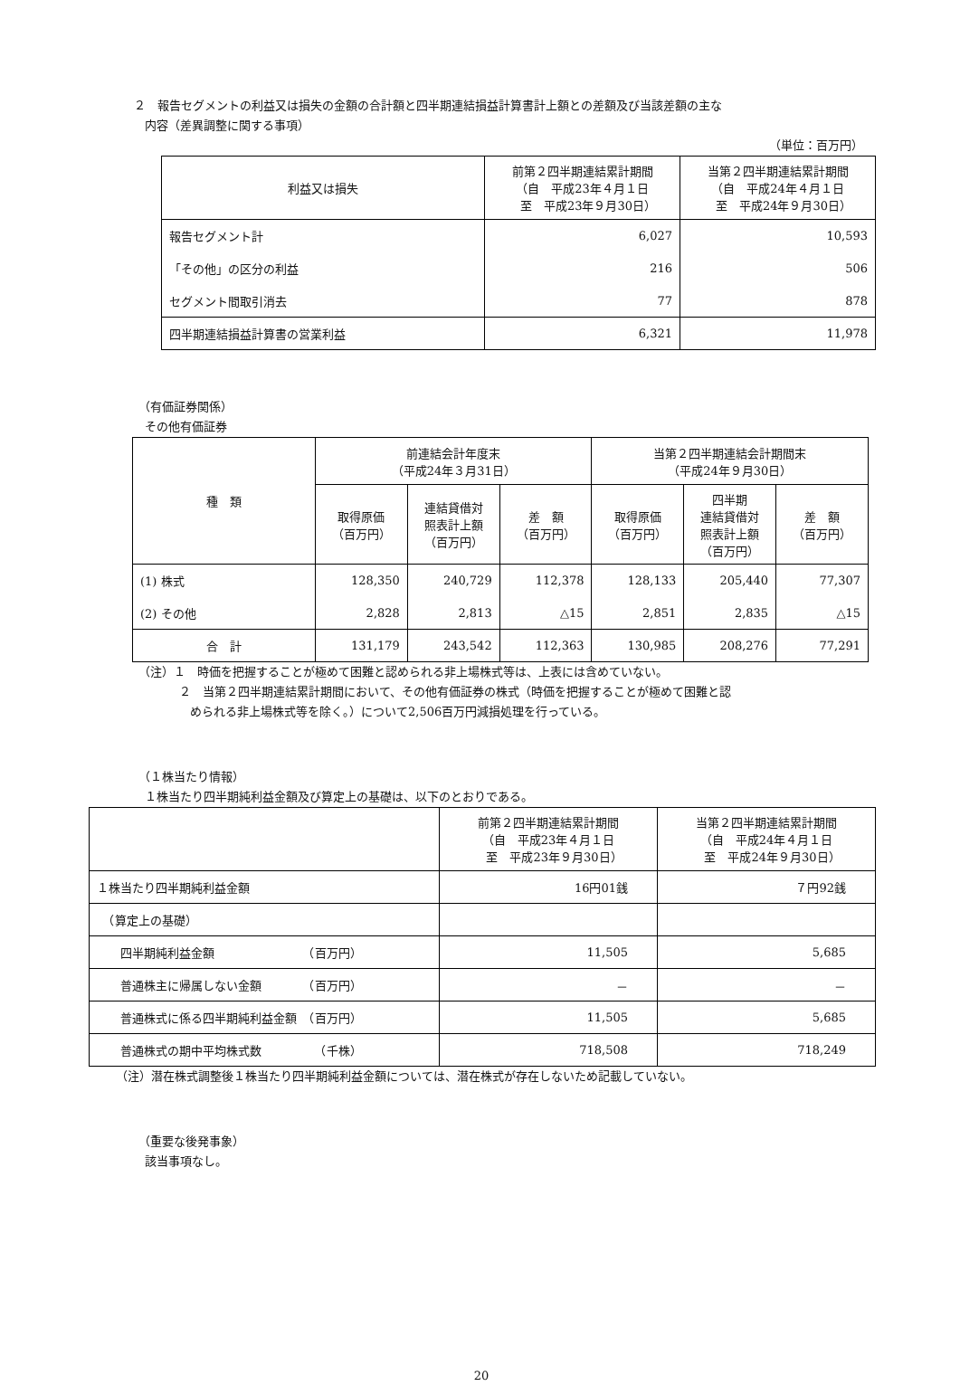２　報告セグメントの利益又は損失の金額の合計額と四半期連結損益計算書計上額との差額及び当該差額の主な
内容（差異調整に関する事項）
（単位：百万円）
| 利益又は損失 | 前第２四半期連結累計期間 （自 平成23年４月１日 至 平成23年９月30日） | 当第２四半期連結累計期間 （自 平成24年４月１日 至 平成24年９月30日） |
| --- | --- | --- |
| 報告セグメント計 | 6,027 | 10,593 |
| 「その他」の区分の利益 | 216 | 506 |
| セグメント間取引消去 | 77 | 878 |
| 四半期連結損益計算書の営業利益 | 6,321 | 11,978 |
（有価証券関係）
その他有価証券
| 種 類 | 前連結会計年度末 （平成24年３月31日） | | | 当第２四半期連結会計期間末 （平成24年９月30日） | | |
| --- | --- | --- | --- | --- | --- | --- |
| | 取得原価 （百万円） | 連結貸借対 照表計上額 （百万円） | 差 額 （百万円） | 取得原価 （百万円） | 四半期 連結貸借対 照表計上額 （百万円） | 差 額 （百万円） |
| (1) 株式 | 128,350 | 240,729 | 112,378 | 128,133 | 205,440 | 77,307 |
| (2) その他 | 2,828 | 2,813 | △15 | 2,851 | 2,835 | △15 |
| 合 計 | 131,179 | 243,542 | 112,363 | 130,985 | 208,276 | 77,291 |
（注）１　時価を把握することが極めて困難と認められる非上場株式等は、上表には含めていない。
２　当第２四半期連結累計期間において、その他有価証券の株式（時価を把握することが極めて困難と認
められる非上場株式等を除く。）について2,506百万円減損処理を行っている。
（１株当たり情報）
１株当たり四半期純利益金額及び算定上の基礎は、以下のとおりである。
| | 前第２四半期連結累計期間 （自 平成23年４月１日 至 平成23年９月30日） | 当第２四半期連結累計期間 （自 平成24年４月１日 至 平成24年９月30日） |
| --- | --- | --- |
| １株当たり四半期純利益金額 | 16円01銭 | ７円92銭 |
| （算定上の基礎） | | |
| 四半期純利益金額 （百万円） | 11,505 | 5,685 |
| 普通株主に帰属しない金額 （百万円） | － | － |
| 普通株式に係る四半期純利益金額 （百万円） | 11,505 | 5,685 |
| 普通株式の期中平均株式数 （千株） | 718,508 | 718,249 |
（注）潜在株式調整後１株当たり四半期純利益金額については、潜在株式が存在しないため記載していない。
（重要な後発事象）
該当事項なし。
20